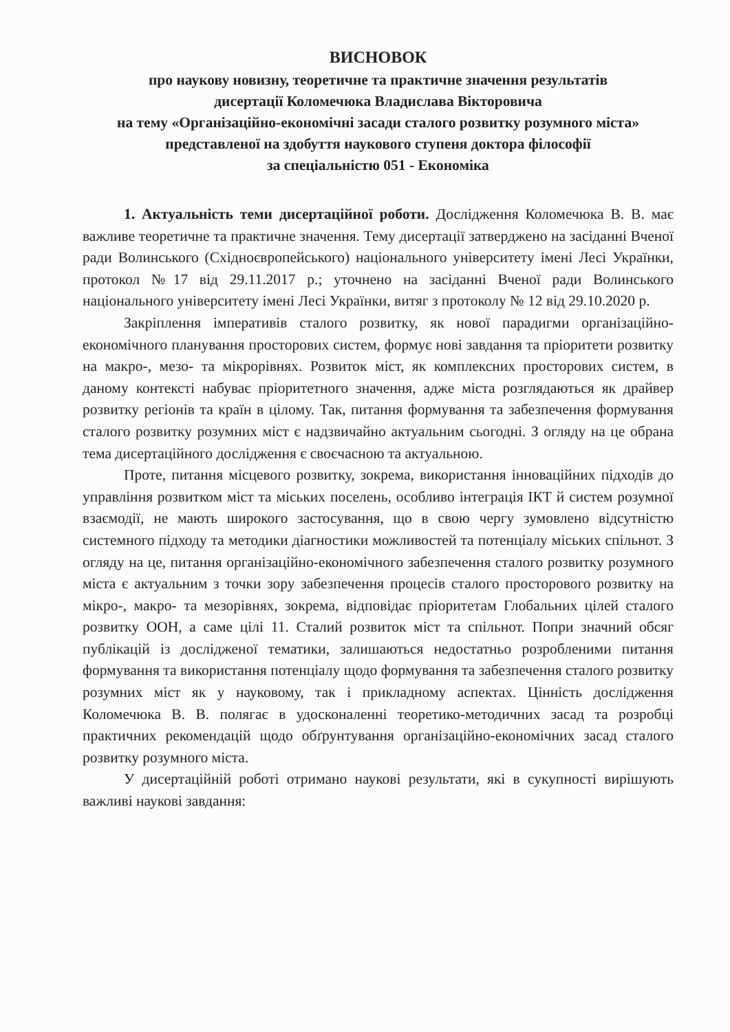ВИСНОВОК
про наукову новизну, теоретичне та практичне значення результатів
дисертації Коломечюка Владислава Вікторовича
на тему «Організаційно-економічні засади сталого розвитку розумного міста»
представленої на здобуття наукового ступеня доктора філософії
за спеціальністю 051 - Економіка
1. Актуальність теми дисертаційної роботи. Дослідження Коломечюка В. В. має важливе теоретичне та практичне значення. Тему дисертації затверджено на засіданні Вченої ради Волинського (Східноєвропейського) національного університету імені Лесі Українки, протокол №17 від 29.11.2017 р.; уточнено на засіданні Вченої ради Волинського національного університету імені Лесі Українки, витяг з протоколу № 12 від 29.10.2020 р.
Закріплення імперативів сталого розвитку, як нової парадигми організаційно-економічного планування просторових систем, формує нові завдання та пріоритети розвитку на макро-, мезо- та мікрорівнях. Розвиток міст, як комплексних просторових систем, в даному контексті набуває пріоритетного значення, адже міста розглядаються як драйвер розвитку регіонів та країн в цілому. Так, питання формування та забезпечення формування сталого розвитку розумних міст є надзвичайно актуальним сьогодні. З огляду на це обрана тема дисертаційного дослідження є своєчасною та актуальною.
Проте, питання місцевого розвитку, зокрема, використання інноваційних підходів до управління розвитком міст та міських поселень, особливо інтеграція ІКТ й систем розумної взаємодії, не мають широкого застосування, що в свою чергу зумовлено відсутністю системного підходу та методики діагностики можливостей та потенціалу міських спільнот. З огляду на це, питання організаційно-економічного забезпечення сталого розвитку розумного міста є актуальним з точки зору забезпечення процесів сталого просторового розвитку на мікро-, макро- та мезорівнях, зокрема, відповідає пріоритетам Глобальних цілей сталого розвитку ООН, а саме цілі 11. Сталий розвиток міст та спільнот. Попри значний обсяг публікацій із дослідженої тематики, залишаються недостатньо розробленими питання формування та використання потенціалу щодо формування та забезпечення сталого розвитку розумних міст як у науковому, так і прикладному аспектах. Цінність дослідження Коломечюка В. В. полягає в удосконаленні теоретико-методичних засад та розробці практичних рекомендацій щодо обґрунтування організаційно-економічних засад сталого розвитку розумного міста.
У дисертаційній роботі отримано наукові результати, які в сукупності вирішують важливі наукові завдання: